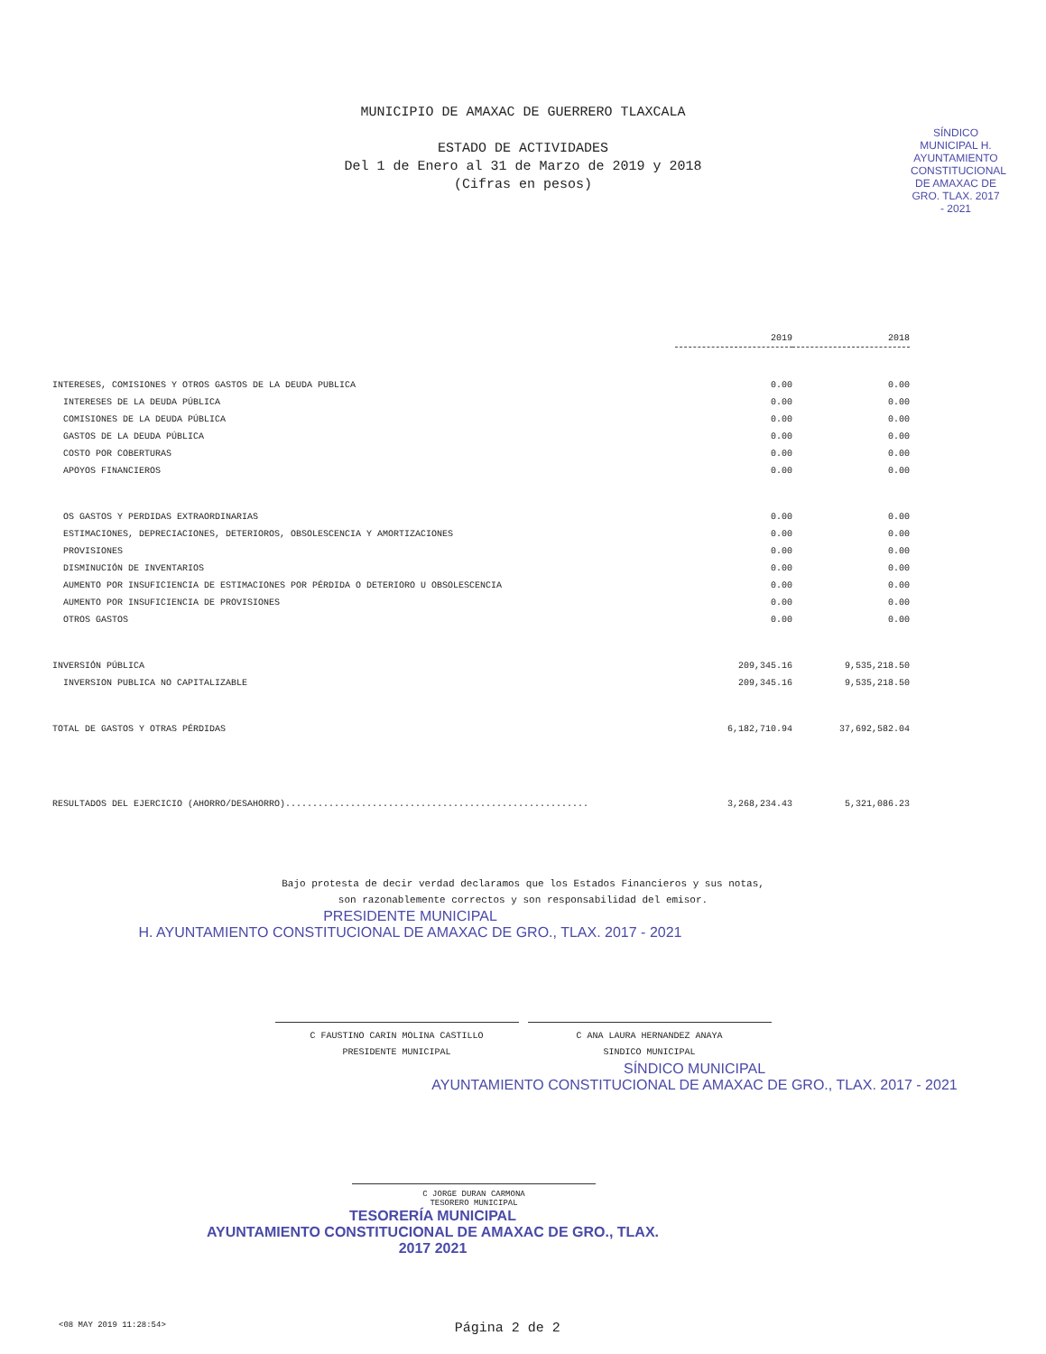MUNICIPIO DE AMAXAC DE GUERRERO TLAXCALA
ESTADO DE ACTIVIDADES
Del 1 de Enero al 31 de Marzo de 2019 y 2018
(Cifras en pesos)
SÍNDICO MUNICIPAL H. AYUNTAMIENTO CONSTITUCIONAL DE AMAXAC DE GRO. TLAX. 2017 - 2021
| | 2019 | 2018 |
| --- | --- | --- |
| INTERESES, COMISIONES Y OTROS GASTOS DE LA DEUDA PUBLICA | 0.00 | 0.00 |
| INTERESES DE LA DEUDA PÚBLICA | 0.00 | 0.00 |
| COMISIONES DE LA DEUDA PÚBLICA | 0.00 | 0.00 |
| GASTOS DE LA DEUDA PÚBLICA | 0.00 | 0.00 |
| COSTO POR COBERTURAS | 0.00 | 0.00 |
| APOYOS FINANCIEROS | 0.00 | 0.00 |
| OS GASTOS Y PERDIDAS EXTRAORDINARIAS | 0.00 | 0.00 |
| ESTIMACIONES, DEPRECIACIONES, DETERIOROS, OBSOLESCENCIA Y AMORTIZACIONES | 0.00 | 0.00 |
| PROVISIONES | 0.00 | 0.00 |
| DISMINUCIÓN DE INVENTARIOS | 0.00 | 0.00 |
| AUMENTO POR INSUFICIENCIA DE ESTIMACIONES POR PÉRDIDA O DETERIORO U OBSOLESCENCIA | 0.00 | 0.00 |
| AUMENTO POR INSUFICIENCIA DE PROVISIONES | 0.00 | 0.00 |
| OTROS GASTOS | 0.00 | 0.00 |
| INVERSIÓN PÚBLICA | 209,345.16 | 9,535,218.50 |
| INVERSION PUBLICA NO CAPITALIZABLE | 209,345.16 | 9,535,218.50 |
| TOTAL DE GASTOS Y OTRAS PÉRDIDAS | 6,182,710.94 | 37,692,582.04 |
| RESULTADOS DEL EJERCICIO (AHORRO/DESAHORRO)........................................................ | 3,268,234.43 | 5,321,086.23 |
Bajo protesta de decir verdad declaramos que los Estados Financieros y sus notas,
son razonablemente correctos y son responsabilidad del emisor.
PRESIDENTE MUNICIPAL
H. AYUNTAMIENTO CONSTITUCIONAL DE AMAXAC DE GRO., TLAX. 2017 - 2021
C FAUSTINO CARIN MOLINA CASTILLO
PRESIDENTE MUNICIPAL
C ANA LAURA HERNANDEZ ANAYA
SINDICO MUNICIPAL
SÍNDICO MUNICIPAL
AYUNTAMIENTO CONSTITUCIONAL DE AMAXAC DE GRO., TLAX. 2017 - 2021
C JORGE DURAN CARMONA
TESORERO MUNICIPAL
TESORERÍA MUNICIPAL
AYUNTAMIENTO CONSTITUCIONAL DE AMAXAC DE GRO., TLAX.
2017 2021
<08 MAY 2019 11:28:54> Página 2 de 2